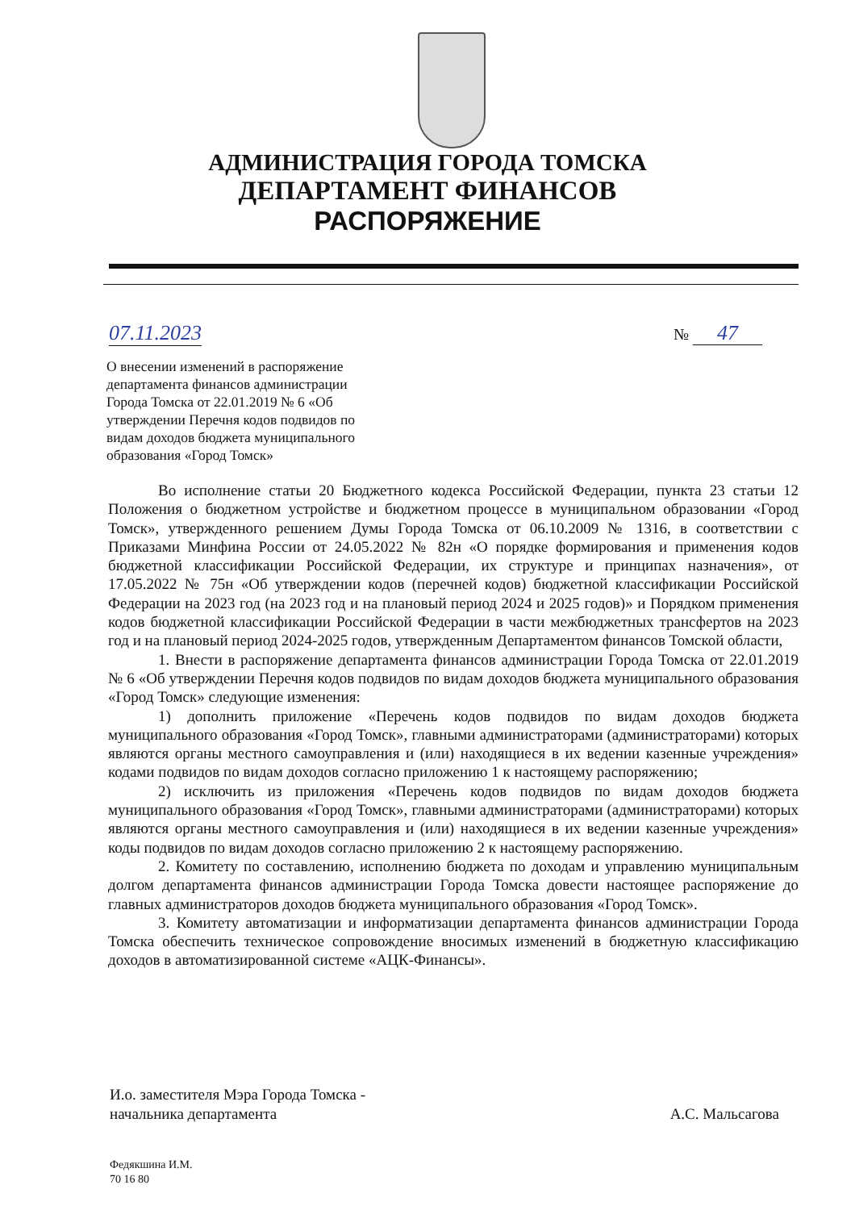АДМИНИСТРАЦИЯ ГОРОДА ТОМСКА
ДЕПАРТАМЕНТ ФИНАНСОВ
РАСПОРЯЖЕНИЕ
07.11.2023 № 47
О внесении изменений в распоряжение департамента финансов администрации Города Томска от 22.01.2019 № 6 «Об утверждении Перечня кодов подвидов по видам доходов бюджета муниципального образования «Город Томск»
Во исполнение статьи 20 Бюджетного кодекса Российской Федерации, пункта 23 статьи 12 Положения о бюджетном устройстве и бюджетном процессе в муниципальном образовании «Город Томск», утвержденного решением Думы Города Томска от 06.10.2009 № 1316, в соответствии с Приказами Минфина России от 24.05.2022 № 82н «О порядке формирования и применения кодов бюджетной классификации Российской Федерации, их структуре и принципах назначения», от 17.05.2022 № 75н «Об утверждении кодов (перечней кодов) бюджетной классификации Российской Федерации на 2023 год (на 2023 год и на плановый период 2024 и 2025 годов)» и Порядком применения кодов бюджетной классификации Российской Федерации в части межбюджетных трансфертов на 2023 год и на плановый период 2024-2025 годов, утвержденным Департаментом финансов Томской области,
1. Внести в распоряжение департамента финансов администрации Города Томска от 22.01.2019 № 6 «Об утверждении Перечня кодов подвидов по видам доходов бюджета муниципального образования «Город Томск» следующие изменения:
1) дополнить приложение «Перечень кодов подвидов по видам доходов бюджета муниципального образования «Город Томск», главными администраторами (администраторами) которых являются органы местного самоуправления и (или) находящиеся в их ведении казенные учреждения» кодами подвидов по видам доходов согласно приложению 1 к настоящему распоряжению;
2) исключить из приложения «Перечень кодов подвидов по видам доходов бюджета муниципального образования «Город Томск», главными администраторами (администраторами) которых являются органы местного самоуправления и (или) находящиеся в их ведении казенные учреждения» коды подвидов по видам доходов согласно приложению 2 к настоящему распоряжению.
2. Комитету по составлению, исполнению бюджета по доходам и управлению муниципальным долгом департамента финансов администрации Города Томска довести настоящее распоряжение до главных администраторов доходов бюджета муниципального образования «Город Томск».
3. Комитету автоматизации и информатизации департамента финансов администрации Города Томска обеспечить техническое сопровождение вносимых изменений в бюджетную классификацию доходов в автоматизированной системе «АЦК-Финансы».
И.о. заместителя Мэра Города Томска -
начальника департамента
А.С. Мальсагова
Федякшина И.М.
70 16 80